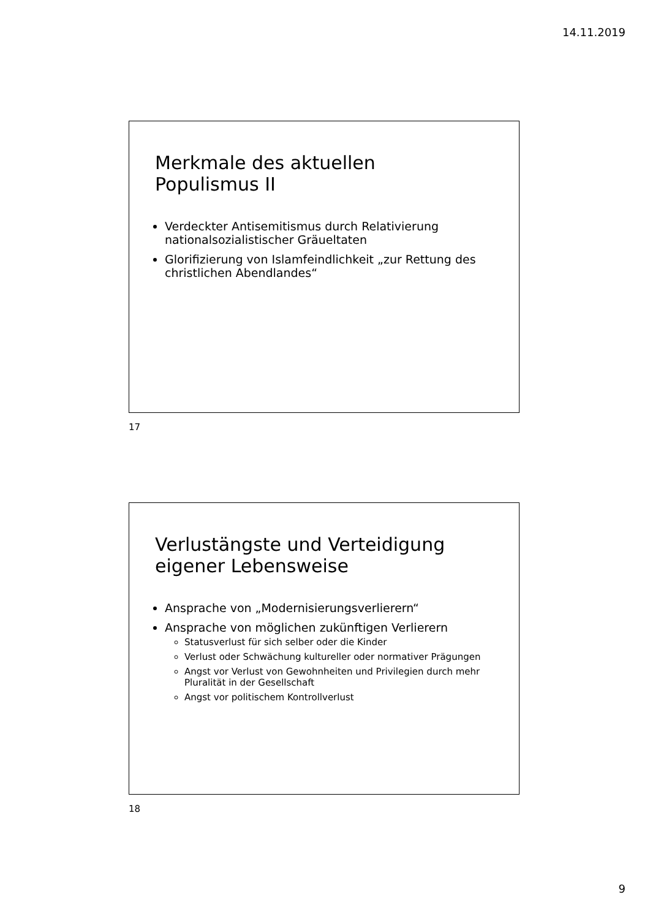14.11.2019
Merkmale des aktuellen
Populismus II
Verdeckter Antisemitismus durch Relativierung nationalsozialistischer Gräueltaten
Glorifizierung von Islamfeindlichkeit „zur Rettung des christlichen Abendlandes“
17
Verlustängste und Verteidigung
eigener Lebensweise
Ansprache von „Modernisierungsverlierern“
Ansprache von möglichen zukünftigen Verlierern
Statusverlust für sich selber oder die Kinder
Verlust oder Schwächung kultureller oder normativer Prägungen
Angst vor Verlust von Gewohnheiten und Privilegien durch mehr Pluralität in der Gesellschaft
Angst vor politischem Kontrollverlust
18
9